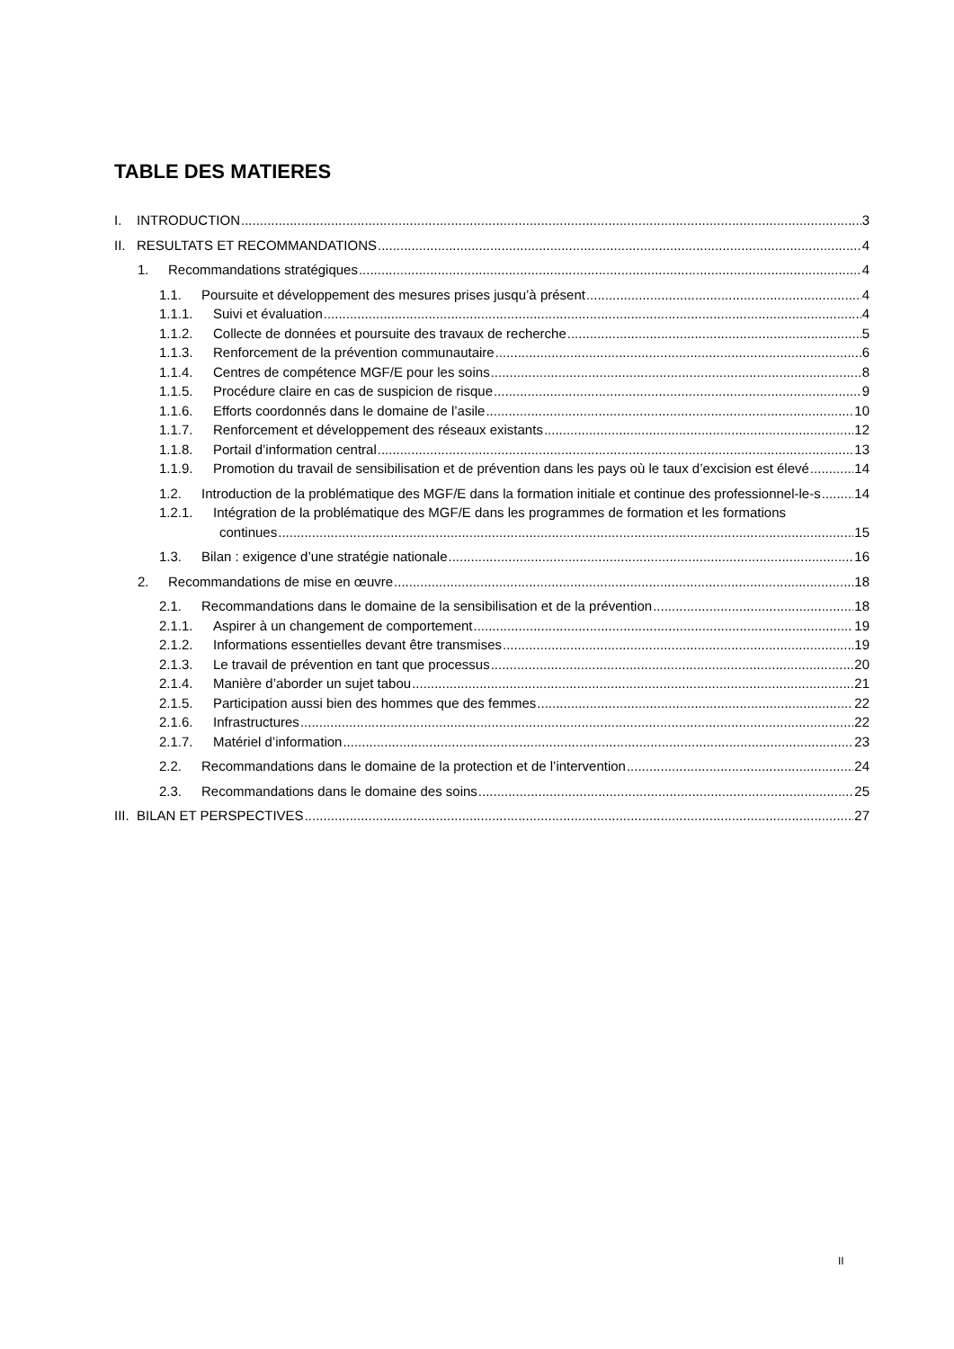TABLE DES MATIERES
I. INTRODUCTION 3
II. RESULTATS ET RECOMMANDATIONS 4
1. Recommandations stratégiques 4
1.1. Poursuite et développement des mesures prises jusqu’à présent 4
1.1.1. Suivi et évaluation 4
1.1.2. Collecte de données et poursuite des travaux de recherche 5
1.1.3. Renforcement de la prévention communautaire 6
1.1.4. Centres de compétence MGF/E pour les soins 8
1.1.5. Procédure claire en cas de suspicion de risque 9
1.1.6. Efforts coordonnés dans le domaine de l’asile 10
1.1.7. Renforcement et développement des réseaux existants 12
1.1.8. Portail d’information central 13
1.1.9. Promotion du travail de sensibilisation et de prévention dans les pays où le taux d’excision est élevé 14
1.2. Introduction de la problématique des MGF/E dans la formation initiale et continue des professionnel-le-s 14
1.2.1. Intégration de la problématique des MGF/E dans les programmes de formation et les formations
continues 15
1.3. Bilan : exigence d’une stratégie nationale 16
2. Recommandations de mise en œuvre 18
2.1. Recommandations dans le domaine de la sensibilisation et de la prévention 18
2.1.1. Aspirer à un changement de comportement 19
2.1.2. Informations essentielles devant être transmises 19
2.1.3. Le travail de prévention en tant que processus 20
2.1.4. Manière d’aborder un sujet tabou 21
2.1.5. Participation aussi bien des hommes que des femmes 22
2.1.6. Infrastructures 22
2.1.7. Matériel d’information 23
2.2. Recommandations dans le domaine de la protection et de l’intervention 24
2.3. Recommandations dans le domaine des soins 25
III. BILAN ET PERSPECTIVES 27
II